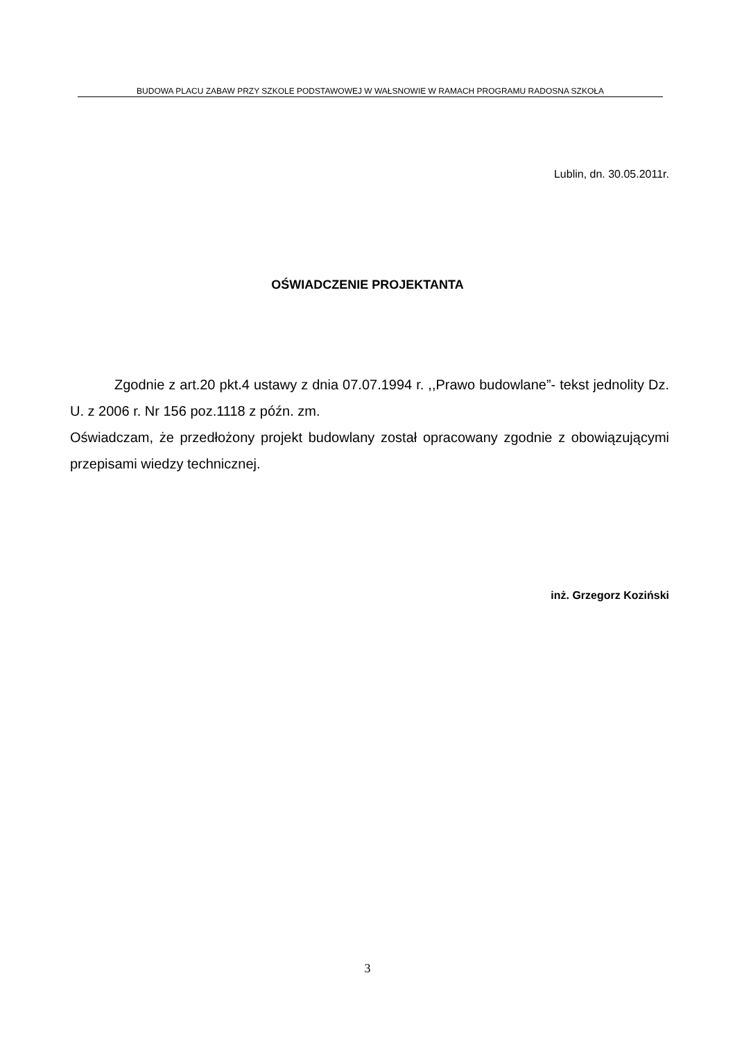BUDOWA PLACU ZABAW PRZY SZKOLE PODSTAWOWEJ W WAŁSNOWIE W RAMACH PROGRAMU RADOSNA SZKOŁA
Lublin, dn. 30.05.2011r.
OŚWIADCZENIE PROJEKTANTA
Zgodnie z art.20 pkt.4 ustawy z dnia 07.07.1994 r. ,,Prawo budowlane”- tekst jednolity Dz. U. z 2006 r. Nr 156 poz.1118 z późn. zm.
Oświadczam, że przedłożony projekt budowlany został opracowany zgodnie z obowiązującymi przepisami wiedzy technicznej.
inż. Grzegorz Koziński
3